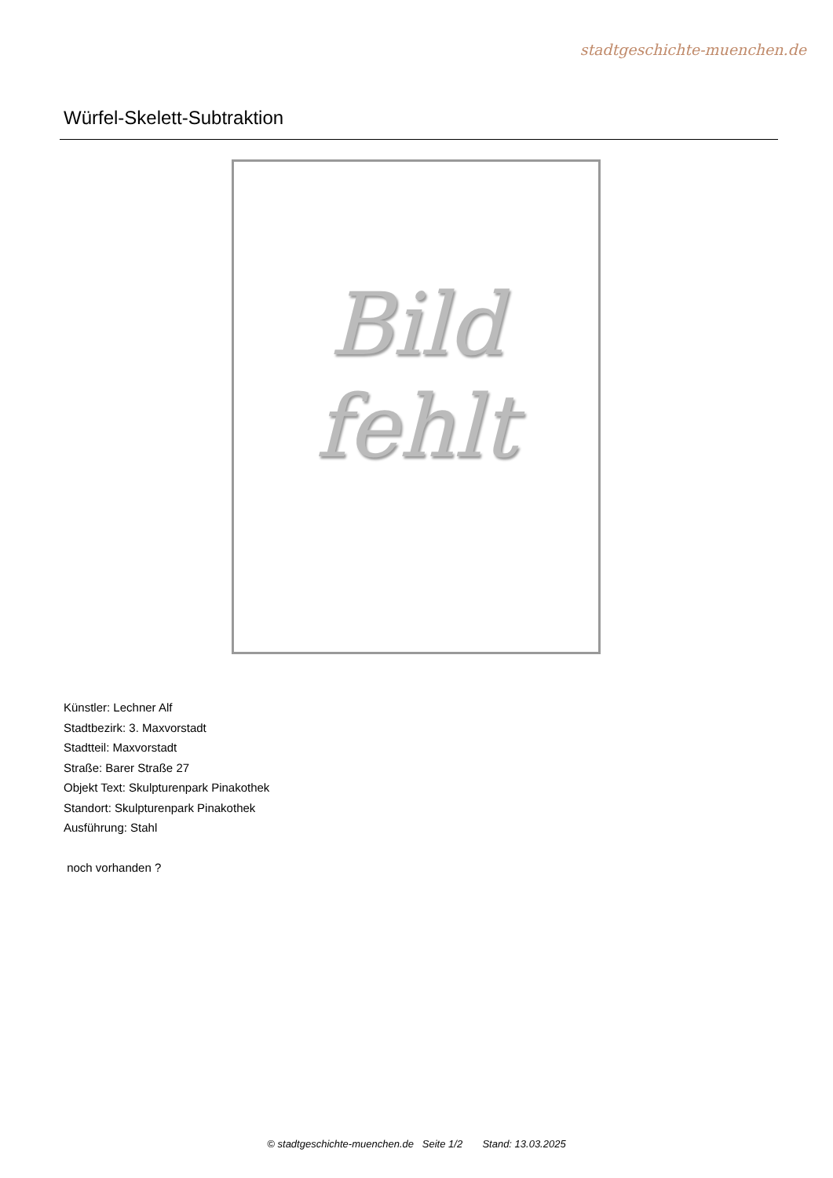stadtgeschichte-muenchen.de
Würfel-Skelett-Subtraktion
Bild
fehlt
Künstler: Lechner Alf
Stadtbezirk: 3. Maxvorstadt
Stadtteil: Maxvorstadt
Straße: Barer Straße 27
Objekt Text: Skulpturenpark Pinakothek
Standort: Skulpturenpark Pinakothek
Ausführung: Stahl
noch vorhanden ?
© stadtgeschichte-muenchen.de Seite 1/2 Stand: 13.03.2025